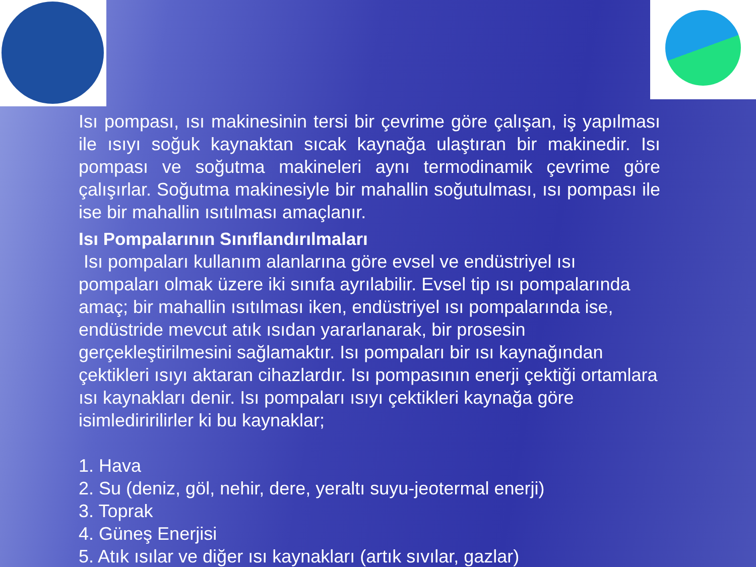Isı pompası, ısı makinesinin tersi bir çevrime göre çalışan, iş yapılması ile ısıyı soğuk kaynaktan sıcak kaynağa ulaştıran bir makinedir. Isı pompası ve soğutma makineleri aynı termodinamik çevrime göre çalışırlar. Soğutma makinesiyle bir mahallin soğutulması, ısı pompası ile ise bir mahallin ısıtılması amaçlanır.
Isı Pompalarının Sınıflandırılmaları
Isı pompaları kullanım alanlarına göre evsel ve endüstriyel ısı pompaları olmak üzere iki sınıfa ayrılabilir. Evsel tip ısı pompalarında amaç; bir mahallin ısıtılması iken, endüstriyel ısı pompalarında ise, endüstride mevcut atık ısıdan yararlanarak, bir prosesin gerçekleştirilmesini sağlamaktır. Isı pompaları bir ısı kaynağından çektikleri ısıyı aktaran cihazlardır. Isı pompasının enerji çektiği ortamlara ısı kaynakları denir. Isı pompaları ısıyı çektikleri kaynağa göre isimlediririlirler ki bu kaynaklar;
1. Hava
2. Su (deniz, göl, nehir, dere, yeraltı suyu-jeotermal enerji)
3. Toprak
4. Güneş Enerjisi
5. Atık ısılar ve diğer ısı kaynakları (artık sıvılar, gazlar)